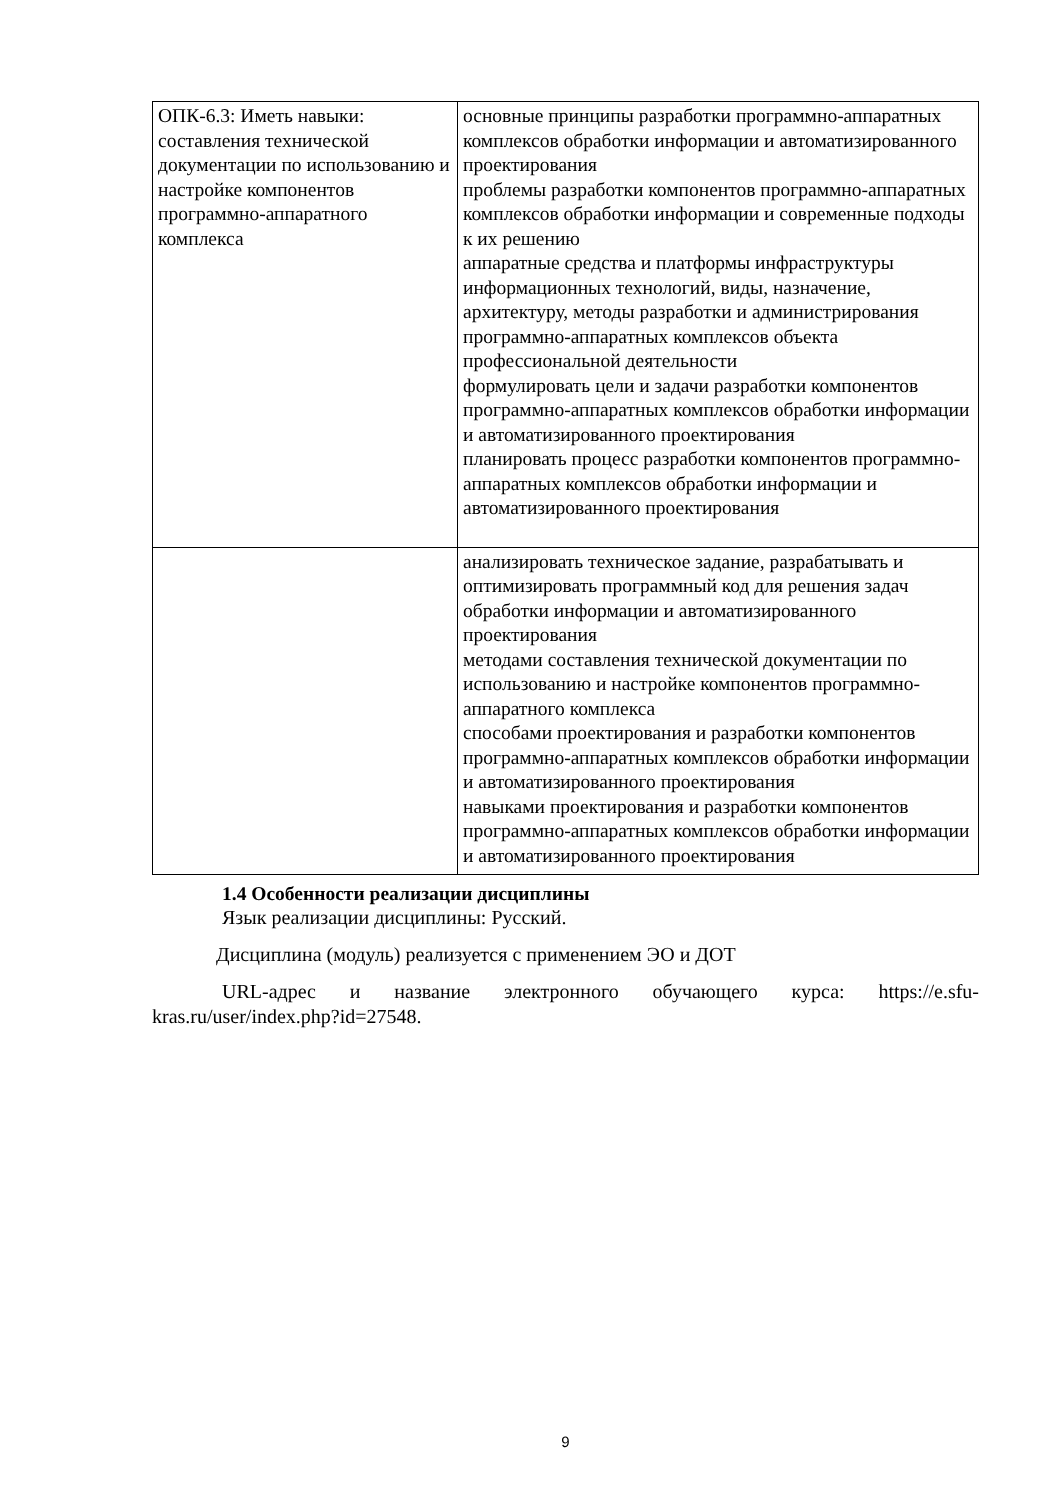| ОПК-6.3: Иметь навыки: составления технической документации по использованию и настройке компонентов программно-аппаратного комплекса | основные принципы разработки программно-аппаратных комплексов обработки информации и автоматизированного проектирования проблемы разработки компонентов программно-аппаратных комплексов обработки информации и современные подходы к их решению аппаратные средства и платформы инфраструктуры информационных технологий, виды, назначение, архитектуру, методы разработки и администрирования программно-аппаратных комплексов объекта профессиональной деятельности формулировать цели и задачи разработки компонентов программно-аппаратных комплексов обработки информации и автоматизированного проектирования планировать процесс разработки компонентов программно-аппаратных комплексов обработки информации и автоматизированного проектирования |
| | анализировать техническое задание, разрабатывать и оптимизировать программный код для решения задач обработки информации и автоматизированного проектирования методами составления технической документации по использованию и настройке компонентов программно-аппаратного комплекса способами проектирования и разработки компонентов программно-аппаратных комплексов обработки информации и автоматизированного проектирования навыками проектирования и разработки компонентов программно-аппаратных комплексов обработки информации и автоматизированного проектирования |
1.4 Особенности реализации дисциплины
Язык реализации дисциплины: Русский.
Дисциплина (модуль) реализуется с применением ЭО и ДОТ
URL-адрес и название электронного обучающего курса: https://e.sfu-kras.ru/user/index.php?id=27548.
9